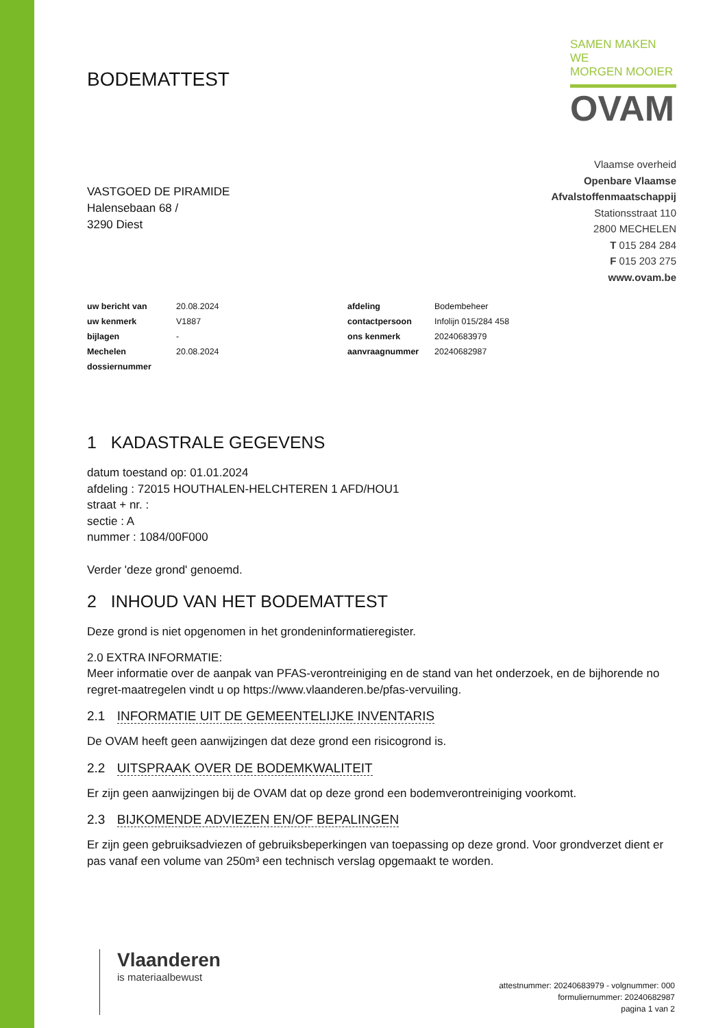BODEMATTEST
SAMEN MAKEN WE
MORGEN MOOIER
OVAM
VASTGOED DE PIRAMIDE
Halensebaan 68 /
3290 Diest
Vlaamse overheid
Openbare Vlaamse
Afvalstoffenmaatschappij
Stationsstraat 110
2800 MECHELEN
T 015 284 284
F 015 203 275
www.ovam.be
| uw bericht van | 20.08.2024 | afdeling | Bodembeheer |
| uw kenmerk | V1887 | contactpersoon | Infolijn 015/284 458 |
| bijlagen | - | ons kenmerk | 20240683979 |
| Mechelen | 20.08.2024 | aanvraagnummer | 20240682987 |
| dossiernummer | | | |
1 KADASTRALE GEGEVENS
datum toestand op: 01.01.2024
afdeling : 72015 HOUTHALEN-HELCHTEREN 1 AFD/HOU1
straat + nr. :
sectie : A
nummer : 1084/00F000
Verder 'deze grond' genoemd.
2 INHOUD VAN HET BODEMATTEST
Deze grond is niet opgenomen in het grondeninformatieregister.
2.0 EXTRA INFORMATIE:
Meer informatie over de aanpak van PFAS-verontreiniging en de stand van het onderzoek, en de bijhorende no regret-maatregelen vindt u op https://www.vlaanderen.be/pfas-vervuiling.
2.1 INFORMATIE UIT DE GEMEENTELIJKE INVENTARIS
De OVAM heeft geen aanwijzingen dat deze grond een risicogrond is.
2.2 UITSPRAAK OVER DE BODEMKWALITEIT
Er zijn geen aanwijzingen bij de OVAM dat op deze grond een bodemverontreiniging voorkomt.
2.3 BIJKOMENDE ADVIEZEN EN/OF BEPALINGEN
Er zijn geen gebruiksadviezen of gebruiksbeperkingen van toepassing op deze grond. Voor grondverzet dient er pas vanaf een volume van 250m³ een technisch verslag opgemaakt te worden.
Vlaanderen
is materiaalbewust
attestnummer: 20240683979 - volgnummer: 000
formuliernummer: 20240682987
pagina 1 van 2